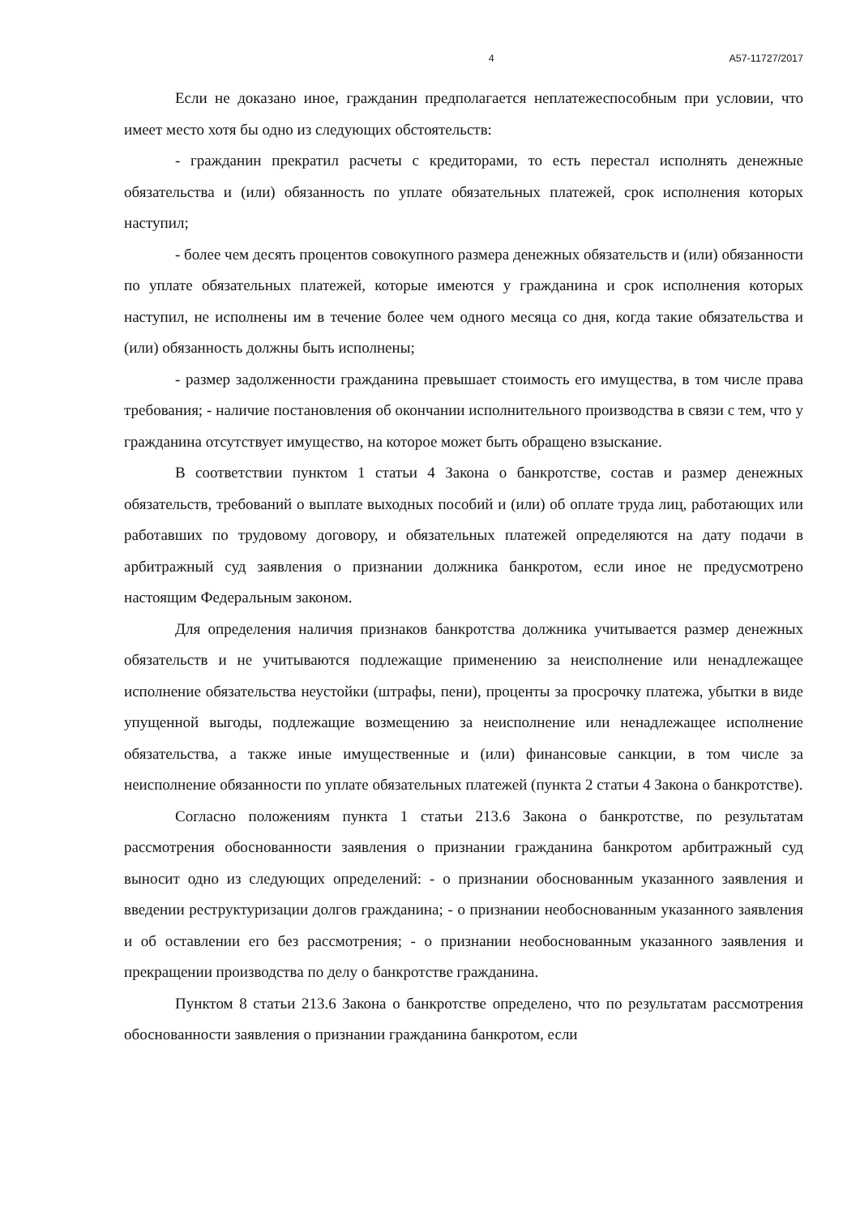4 А57-11727/2017
Если не доказано иное, гражданин предполагается неплатежеспособным при условии, что имеет место хотя бы одно из следующих обстоятельств:
- гражданин прекратил расчеты с кредиторами, то есть перестал исполнять денежные обязательства и (или) обязанность по уплате обязательных платежей, срок исполнения которых наступил;
- более чем десять процентов совокупного размера денежных обязательств и (или) обязанности по уплате обязательных платежей, которые имеются у гражданина и срок исполнения которых наступил, не исполнены им в течение более чем одного месяца со дня, когда такие обязательства и (или) обязанность должны быть исполнены;
- размер задолженности гражданина превышает стоимость его имущества, в том числе права требования; - наличие постановления об окончании исполнительного производства в связи с тем, что у гражданина отсутствует имущество, на которое может быть обращено взыскание.
В соответствии пунктом 1 статьи 4 Закона о банкротстве, состав и размер денежных обязательств, требований о выплате выходных пособий и (или) об оплате труда лиц, работающих или работавших по трудовому договору, и обязательных платежей определяются на дату подачи в арбитражный суд заявления о признании должника банкротом, если иное не предусмотрено настоящим Федеральным законом.
Для определения наличия признаков банкротства должника учитывается размер денежных обязательств и не учитываются подлежащие применению за неисполнение или ненадлежащее исполнение обязательства неустойки (штрафы, пени), проценты за просрочку платежа, убытки в виде упущенной выгоды, подлежащие возмещению за неисполнение или ненадлежащее исполнение обязательства, а также иные имущественные и (или) финансовые санкции, в том числе за неисполнение обязанности по уплате обязательных платежей (пункта 2 статьи 4 Закона о банкротстве).
Согласно положениям пункта 1 статьи 213.6 Закона о банкротстве, по результатам рассмотрения обоснованности заявления о признании гражданина банкротом арбитражный суд выносит одно из следующих определений: - о признании обоснованным указанного заявления и введении реструктуризации долгов гражданина; - о признании необоснованным указанного заявления и об оставлении его без рассмотрения; - о признании необоснованным указанного заявления и прекращении производства по делу о банкротстве гражданина.
Пунктом 8 статьи 213.6 Закона о банкротстве определено, что по результатам рассмотрения обоснованности заявления о признании гражданина банкротом, если